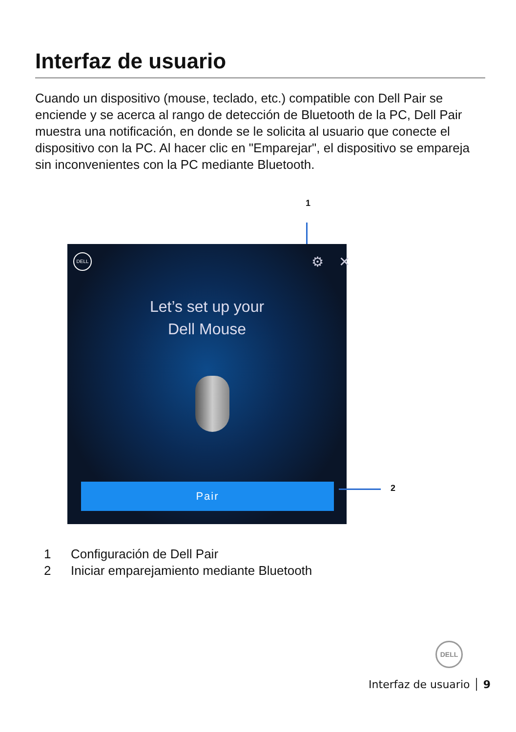Interfaz de usuario
Cuando un dispositivo (mouse, teclado, etc.) compatible con Dell Pair se enciende y se acerca al rango de detección de Bluetooth de la PC, Dell Pair muestra una notificación, en donde se le solicita al usuario que conecte el dispositivo con la PC. Al hacer clic en "Emparejar", el dispositivo se empareja sin inconvenientes con la PC mediante Bluetooth.
1
DELL ⚙ ✕
Let’s set up your
Dell Mouse
Pair
2
1 Configuración de Dell Pair
2 Iniciar emparejamiento mediante Bluetooth
DELL
Interfaz de usuario │ 9